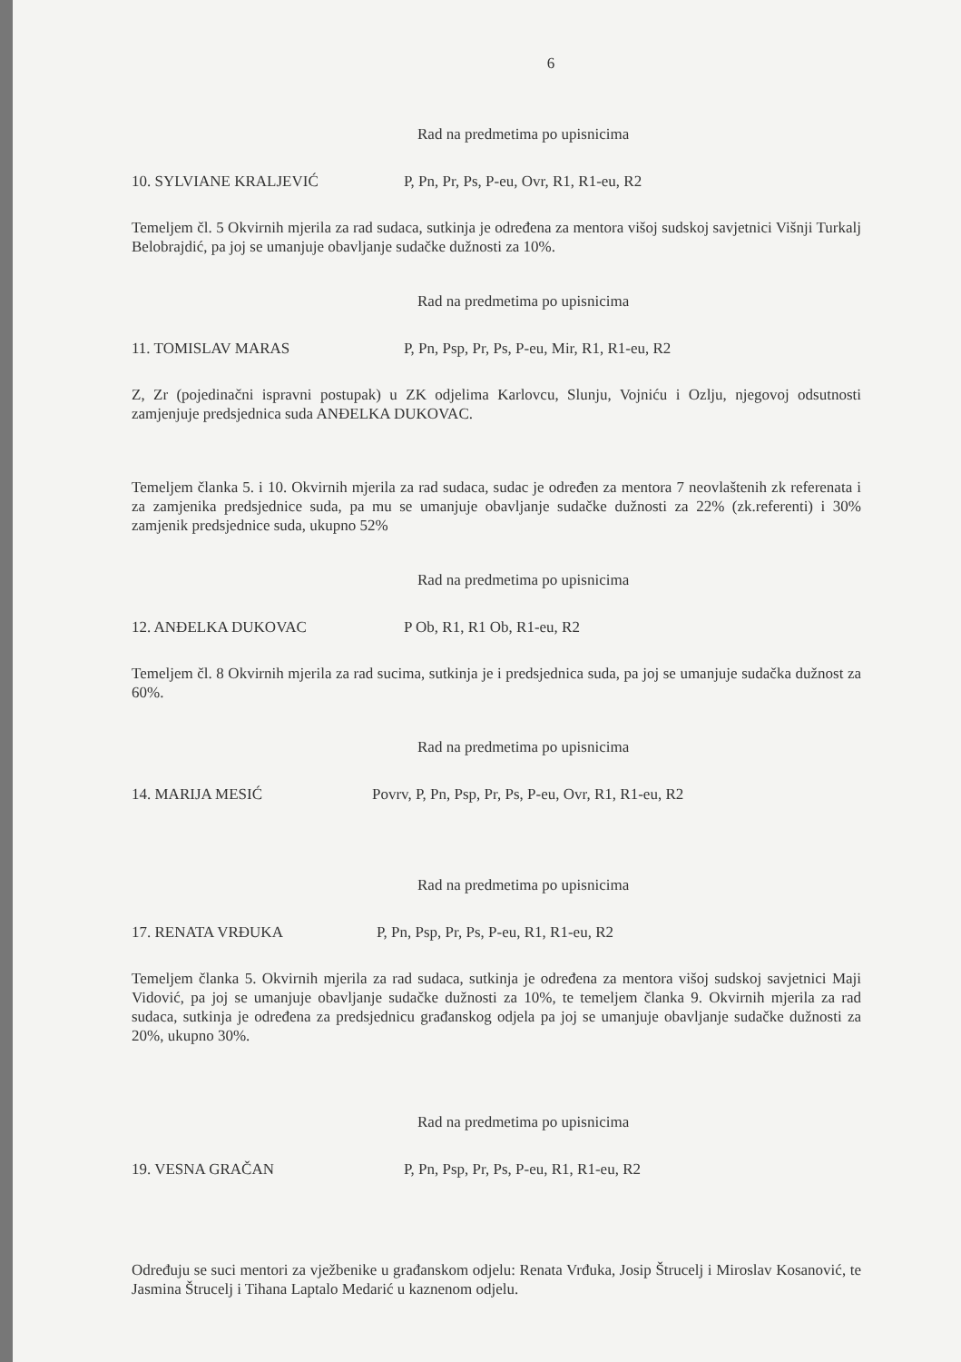6
Rad na predmetima po upisnicima
10. SYLVIANE KRALJEVIĆ P, Pn, Pr, Ps, P-eu, Ovr, R1, R1-eu, R2
Temeljem čl. 5 Okvirnih mjerila za rad sudaca, sutkinja je određena za mentora višoj sudskoj savjetnici Višnji Turkalj Belobrajdić, pa joj se umanjuje obavljanje sudačke dužnosti za 10%.
Rad na predmetima po upisnicima
11. TOMISLAV MARAS P, Pn, Psp, Pr, Ps, P-eu, Mir, R1, R1-eu, R2
Z, Zr (pojedinačni ispravni postupak) u ZK odjelima Karlovcu, Slunju, Vojniću i Ozlju, njegovoj odsutnosti zamjenjuje predsjednica suda ANĐELKA DUKOVAC.
Temeljem članka 5. i 10. Okvirnih mjerila za rad sudaca, sudac je određen za mentora 7 neovlaštenih zk referenata i za zamjenika predsjednice suda, pa mu se umanjuje obavljanje sudačke dužnosti za 22% (zk.referenti) i 30% zamjenik predsjednice suda, ukupno 52%
Rad na predmetima po upisnicima
12. ANĐELKA DUKOVAC P Ob, R1, R1 Ob, R1-eu, R2
Temeljem čl. 8 Okvirnih mjerila za rad sucima, sutkinja je i predsjednica suda, pa joj se umanjuje sudačka dužnost za 60%.
Rad na predmetima po upisnicima
14. MARIJA MESIĆ Povrv, P, Pn, Psp, Pr, Ps, P-eu, Ovr, R1, R1-eu, R2
Rad na predmetima po upisnicima
17. RENATA VRĐUKA P, Pn, Psp, Pr, Ps, P-eu, R1, R1-eu, R2
Temeljem članka 5. Okvirnih mjerila za rad sudaca, sutkinja je određena za mentora višoj sudskoj savjetnici Maji Vidović, pa joj se umanjuje obavljanje sudačke dužnosti za 10%, te temeljem članka 9. Okvirnih mjerila za rad sudaca, sutkinja je određena za predsjednicu građanskog odjela pa joj se umanjuje obavljanje sudačke dužnosti za 20%, ukupno 30%.
Rad na predmetima po upisnicima
19. VESNA GRAČAN P, Pn, Psp, Pr, Ps, P-eu, R1, R1-eu, R2
Određuju se suci mentori za vježbenike u građanskom odjelu: Renata Vrđuka, Josip Štrucelj i Miroslav Kosanović, te Jasmina Štrucelj i Tihana Laptalo Medarić u kaznenom odjelu.